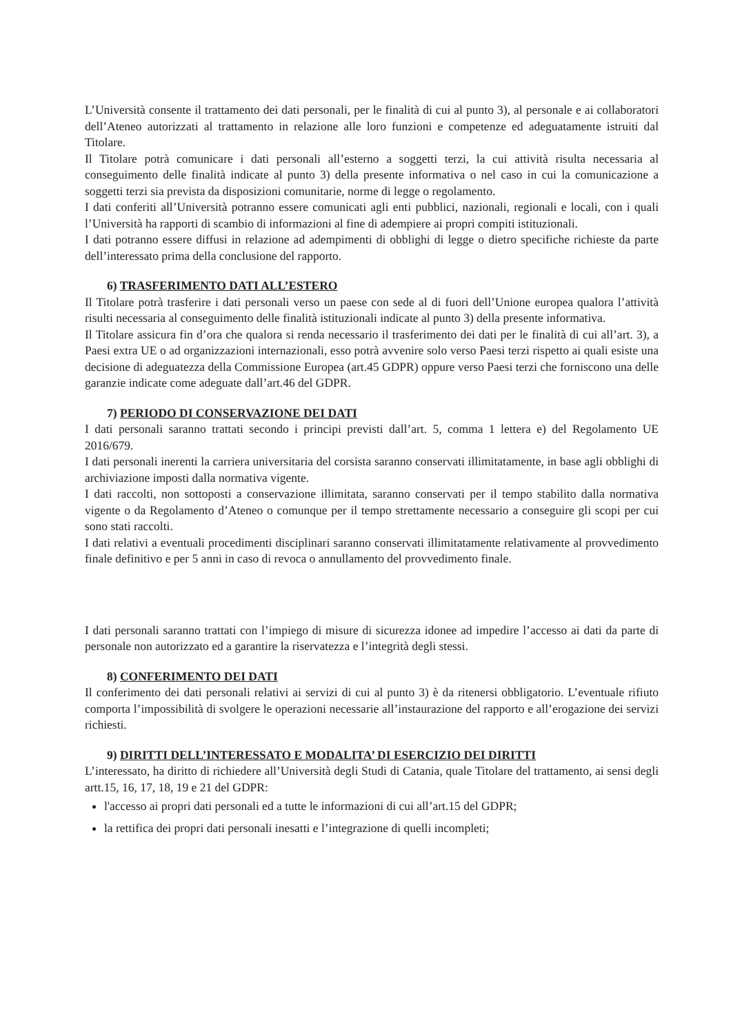L’Università consente il trattamento dei dati personali, per le finalità di cui al punto 3), al personale e ai collaboratori dell’Ateneo autorizzati al trattamento in relazione alle loro funzioni e competenze ed adeguatamente istruiti dal Titolare.
Il Titolare potrà comunicare i dati personali all’esterno a soggetti terzi, la cui attività risulta necessaria al conseguimento delle finalità indicate al punto 3) della presente informativa o nel caso in cui la comunicazione a soggetti terzi sia prevista da disposizioni comunitarie, norme di legge o regolamento.
I dati conferiti all’Università potranno essere comunicati agli enti pubblici, nazionali, regionali e locali, con i quali l’Università ha rapporti di scambio di informazioni al fine di adempiere ai propri compiti istituzionali.
I dati potranno essere diffusi in relazione ad adempimenti di obblighi di legge o dietro specifiche richieste da parte dell’interessato prima della conclusione del rapporto.
6) TRASFERIMENTO DATI ALL’ESTERO
Il Titolare potrà trasferire i dati personali verso un paese con sede al di fuori dell’Unione europea qualora l’attività risulti necessaria al conseguimento delle finalità istituzionali indicate al punto 3) della presente informativa.
Il Titolare assicura fin d’ora che qualora si renda necessario il trasferimento dei dati per le finalità di cui all’art. 3), a Paesi extra UE o ad organizzazioni internazionali, esso potrà avvenire solo verso Paesi terzi rispetto ai quali esiste una decisione di adeguatezza della Commissione Europea (art.45 GDPR) oppure verso Paesi terzi che forniscono una delle garanzie indicate come adeguate dall’art.46 del GDPR.
7) PERIODO DI CONSERVAZIONE DEI DATI
I dati personali saranno trattati secondo i principi previsti dall’art. 5, comma 1 lettera e) del Regolamento UE 2016/679.
I dati personali inerenti la carriera universitaria del corsista saranno conservati illimitatamente, in base agli obblighi di archiviazione imposti dalla normativa vigente.
I dati raccolti, non sottoposti a conservazione illimitata, saranno conservati per il tempo stabilito dalla normativa vigente o da Regolamento d’Ateneo o comunque per il tempo strettamente necessario a conseguire gli scopi per cui sono stati raccolti.
I dati relativi a eventuali procedimenti disciplinari saranno conservati illimitatamente relativamente al provvedimento finale definitivo e per 5 anni in caso di revoca o annullamento del provvedimento finale.
I dati personali saranno trattati con l’impiego di misure di sicurezza idonee ad impedire l’accesso ai dati da parte di personale non autorizzato ed a garantire la riservatezza e l’integrità degli stessi.
8) CONFERIMENTO DEI DATI
Il conferimento dei dati personali relativi ai servizi di cui al punto 3) è da ritenersi obbligatorio. L’eventuale rifiuto comporta l’impossibilità di svolgere le operazioni necessarie all’instaurazione del rapporto e all’erogazione dei servizi richiesti.
9) DIRITTI DELL’INTERESSATO E MODALITA’ DI ESERCIZIO DEI DIRITTI
L’interessato, ha diritto di richiedere all’Università degli Studi di Catania, quale Titolare del trattamento, ai sensi degli artt.15, 16, 17, 18, 19 e 21 del GDPR:
l'accesso ai propri dati personali ed a tutte le informazioni di cui all’art.15 del GDPR;
la rettifica dei propri dati personali inesatti e l’integrazione di quelli incompleti;